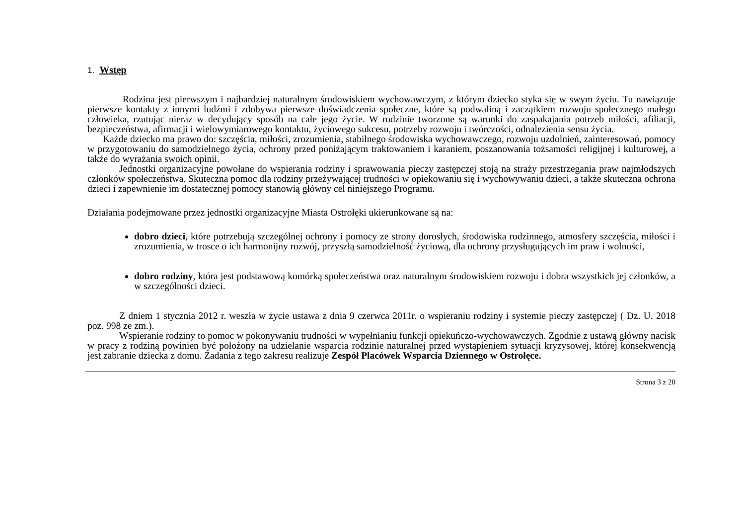1. Wstęp
Rodzina jest pierwszym i najbardziej naturalnym środowiskiem wychowawczym, z którym dziecko styka się w swym życiu. Tu nawiązuje pierwsze kontakty z innymi ludźmi i zdobywa pierwsze doświadczenia społeczne, które są podwaliną i zaczątkiem rozwoju społecznego małego człowieka, rzutując nieraz w decydujący sposób na całe jego życie. W rodzinie tworzone są warunki do zaspakajania potrzeb miłości, afiliacji, bezpieczeństwa, afirmacji i wielowymiarowego kontaktu, życiowego sukcesu, potrzeby rozwoju i twórczości, odnalezienia sensu życia.
Każde dziecko ma prawo do: szczęścia, miłości, zrozumienia, stabilnego środowiska wychowawczego, rozwoju uzdolnień, zainteresowań, pomocy w przygotowaniu do samodzielnego życia, ochrony przed poniżającym traktowaniem i karaniem, poszanowania tożsamości religijnej i kulturowej, a także do wyrażania swoich opinii.
Jednostki organizacyjne powołane do wspierania rodziny i sprawowania pieczy zastępczej stoją na straży przestrzegania praw najmłodszych członków społeczeństwa. Skuteczna pomoc dla rodziny przeżywającej trudności w opiekowaniu się i wychowywaniu dzieci, a także skuteczna ochrona dzieci i zapewnienie im dostatecznej pomocy stanowią główny cel niniejszego Programu.
Działania podejmowane przez jednostki organizacyjne Miasta Ostrołęki ukierunkowane są na:
dobro dzieci, które potrzebują szczególnej ochrony i pomocy ze strony dorosłych, środowiska rodzinnego, atmosfery szczęścia, miłości i zrozumienia, w trosce o ich harmonijny rozwój, przyszłą samodzielność życiową, dla ochrony przysługujących im praw i wolności,
dobro rodziny, która jest podstawową komórką społeczeństwa oraz naturalnym środowiskiem rozwoju i dobra wszystkich jej członków, a w szczególności dzieci.
Z dniem 1 stycznia 2012 r. weszła w życie ustawa z dnia 9 czerwca 2011r. o wspieraniu rodziny i systemie pieczy zastępczej ( Dz. U. 2018 poz. 998 ze zm.).
Wspieranie rodziny to pomoc w pokonywaniu trudności w wypełnianiu funkcji opiekuńczo-wychowawczych. Zgodnie z ustawą główny nacisk w pracy z rodziną powinien być położony na udzielanie wsparcia rodzinie naturalnej przed wystąpieniem sytuacji kryzysowej, której konsekwencją jest zabranie dziecka z domu. Zadania z tego zakresu realizuje Zespół Placówek Wsparcia Dziennego w Ostrołęce.
Strona 3 z 20